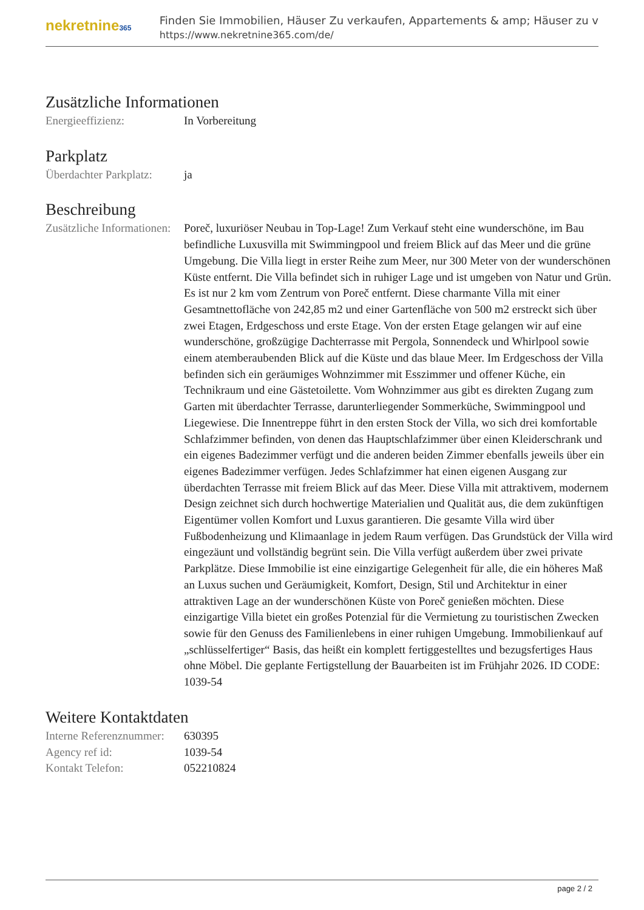nekretnine365
Finden Sie Immobilien, Häuser Zu verkaufen, Appartements & amp; Häuser zu v
https://www.nekretnine365.com/de/
Zusätzliche Informationen
| Energieeffizienz: | In Vorbereitung |
Parkplatz
| Überdachter Parkplatz: | ja |
Beschreibung
| Zusätzliche Informationen: | Poreč, luxuriöser Neubau in Top-Lage! Zum Verkauf steht eine wunderschöne, im Bau befindliche Luxusvilla mit Swimmingpool und freiem Blick auf das Meer und die grüne Umgebung. Die Villa liegt in erster Reihe zum Meer, nur 300 Meter von der wunderschönen Küste entfernt. Die Villa befindet sich in ruhiger Lage und ist umgeben von Natur und Grün. Es ist nur 2 km vom Zentrum von Poreč entfernt. Diese charmante Villa mit einer Gesamtnettofläche von 242,85 m2 und einer Gartenfläche von 500 m2 erstreckt sich über zwei Etagen, Erdgeschoss und erste Etage. Von der ersten Etage gelangen wir auf eine wunderschöne, großzügige Dachterrasse mit Pergola, Sonnendeck und Whirlpool sowie einem atemberaubenden Blick auf die Küste und das blaue Meer. Im Erdgeschoss der Villa befinden sich ein geräumiges Wohnzimmer mit Esszimmer und offener Küche, ein Technikraum und eine Gästetoilette. Vom Wohnzimmer aus gibt es direkten Zugang zum Garten mit überdachter Terrasse, darunterliegender Sommerküche, Swimmingpool und Liegewiese. Die Innentreppe führt in den ersten Stock der Villa, wo sich drei komfortable Schlafzimmer befinden, von denen das Hauptschlafzimmer über einen Kleiderschrank und ein eigenes Badezimmer verfügt und die anderen beiden Zimmer ebenfalls jeweils über ein eigenes Badezimmer verfügen. Jedes Schlafzimmer hat einen eigenen Ausgang zur überdachten Terrasse mit freiem Blick auf das Meer. Diese Villa mit attraktivem, modernem Design zeichnet sich durch hochwertige Materialien und Qualität aus, die dem zukünftigen Eigentümer vollen Komfort und Luxus garantieren. Die gesamte Villa wird über Fußbodenheizung und Klimaanlage in jedem Raum verfügen. Das Grundstück der Villa wird eingezäunt und vollständig begrünt sein. Die Villa verfügt außerdem über zwei private Parkplätze. Diese Immobilie ist eine einzigartige Gelegenheit für alle, die ein höheres Maß an Luxus suchen und Geräumigkeit, Komfort, Design, Stil und Architektur in einer attraktiven Lage an der wunderschönen Küste von Poreč genießen möchten. Diese einzigartige Villa bietet ein großes Potenzial für die Vermietung zu touristischen Zwecken sowie für den Genuss des Familienlebens in einer ruhigen Umgebung. Immobilienkauf auf „schlüsselfertiger“ Basis, das heißt ein komplett fertiggestelltes und bezugsfertiges Haus ohne Möbel. Die geplante Fertigstellung der Bauarbeiten ist im Frühjahr 2026. ID CODE: 1039-54 |
Weitere Kontaktdaten
| Interne Referenznummer: | 630395 |
| Agency ref id: | 1039-54 |
| Kontakt Telefon: | 052210824 |
page 2 / 2